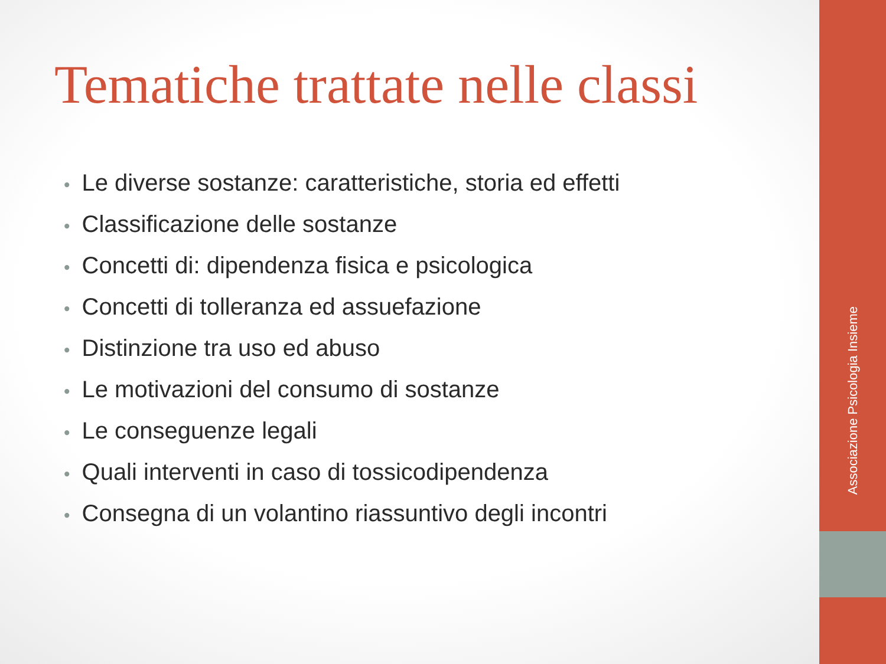Tematiche trattate nelle classi
• Le diverse sostanze: caratteristiche, storia ed effetti
• Classificazione delle sostanze
• Concetti di: dipendenza fisica e psicologica
• Concetti di tolleranza ed assuefazione
• Distinzione tra uso ed abuso
• Le motivazioni del consumo di sostanze
• Le conseguenze legali
• Quali interventi in caso di tossicodipendenza
• Consegna di un volantino riassuntivo degli incontri
Associazione Psicologia Insieme